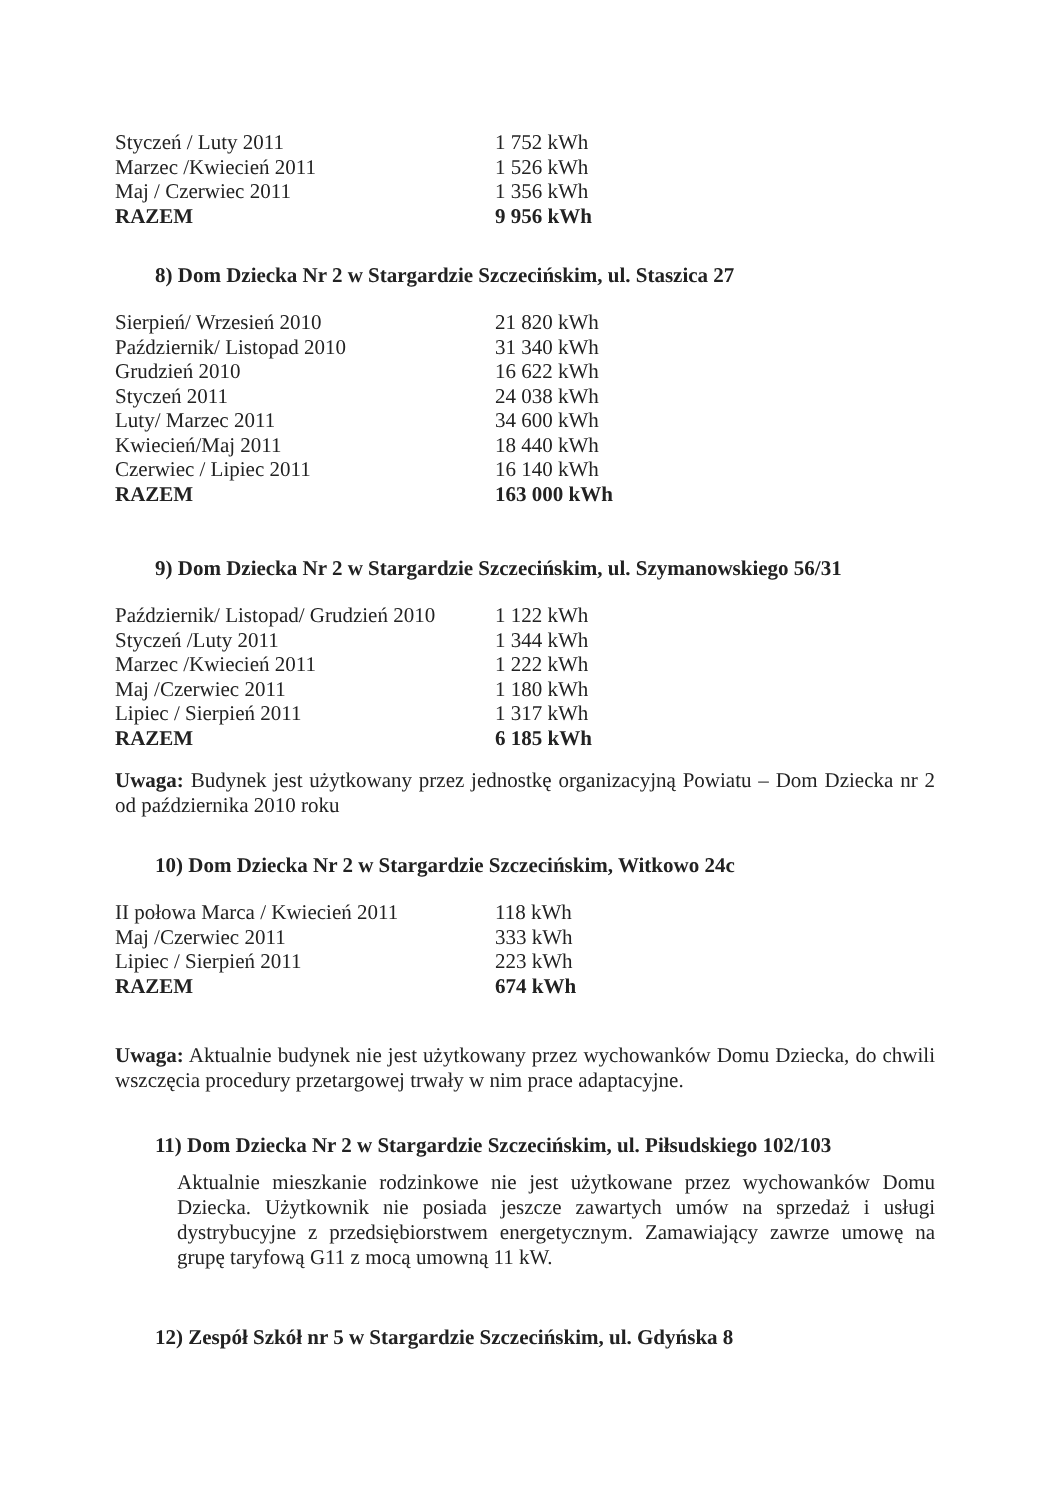| Styczeń / Luty 2011 | 1 752 kWh |
| Marzec /Kwiecień 2011 | 1 526 kWh |
| Maj / Czerwiec 2011 | 1 356 kWh |
| RAZEM | 9 956 kWh |
8) Dom Dziecka Nr 2 w Stargardzie Szczecińskim, ul. Staszica 27
| Sierpień/ Wrzesień 2010 | 21 820 kWh |
| Październik/ Listopad 2010 | 31 340 kWh |
| Grudzień 2010 | 16 622 kWh |
| Styczeń 2011 | 24 038 kWh |
| Luty/ Marzec 2011 | 34 600 kWh |
| Kwiecień/Maj 2011 | 18 440 kWh |
| Czerwiec / Lipiec 2011 | 16 140 kWh |
| RAZEM | 163 000 kWh |
9) Dom Dziecka Nr 2 w Stargardzie Szczecińskim, ul. Szymanowskiego 56/31
| Październik/ Listopad/ Grudzień 2010 | 1 122 kWh |
| Styczeń /Luty 2011 | 1 344 kWh |
| Marzec /Kwiecień 2011 | 1 222 kWh |
| Maj /Czerwiec 2011 | 1 180 kWh |
| Lipiec / Sierpień 2011 | 1 317 kWh |
| RAZEM | 6 185 kWh |
Uwaga: Budynek jest użytkowany przez jednostkę organizacyjną Powiatu – Dom Dziecka nr 2 od października 2010 roku
10) Dom Dziecka Nr 2 w Stargardzie Szczecińskim, Witkowo 24c
| II połowa Marca / Kwiecień 2011 | 118 kWh |
| Maj /Czerwiec 2011 | 333 kWh |
| Lipiec / Sierpień 2011 | 223 kWh |
| RAZEM | 674 kWh |
Uwaga: Aktualnie budynek nie jest użytkowany przez wychowanków Domu Dziecka, do chwili wszczęcia procedury przetargowej trwały w nim prace adaptacyjne.
11) Dom Dziecka Nr 2 w Stargardzie Szczecińskim, ul. Piłsudskiego 102/103
Aktualnie mieszkanie rodzinkowe nie jest użytkowane przez wychowanków Domu Dziecka. Użytkownik nie posiada jeszcze zawartych umów na sprzedaż i usługi dystrybucyjne z przedsiębiorstwem energetycznym. Zamawiający zawrze umowę na grupę taryfową G11 z mocą umowną 11 kW.
12) Zespół Szkół nr 5 w Stargardzie Szczecińskim, ul. Gdyńska 8